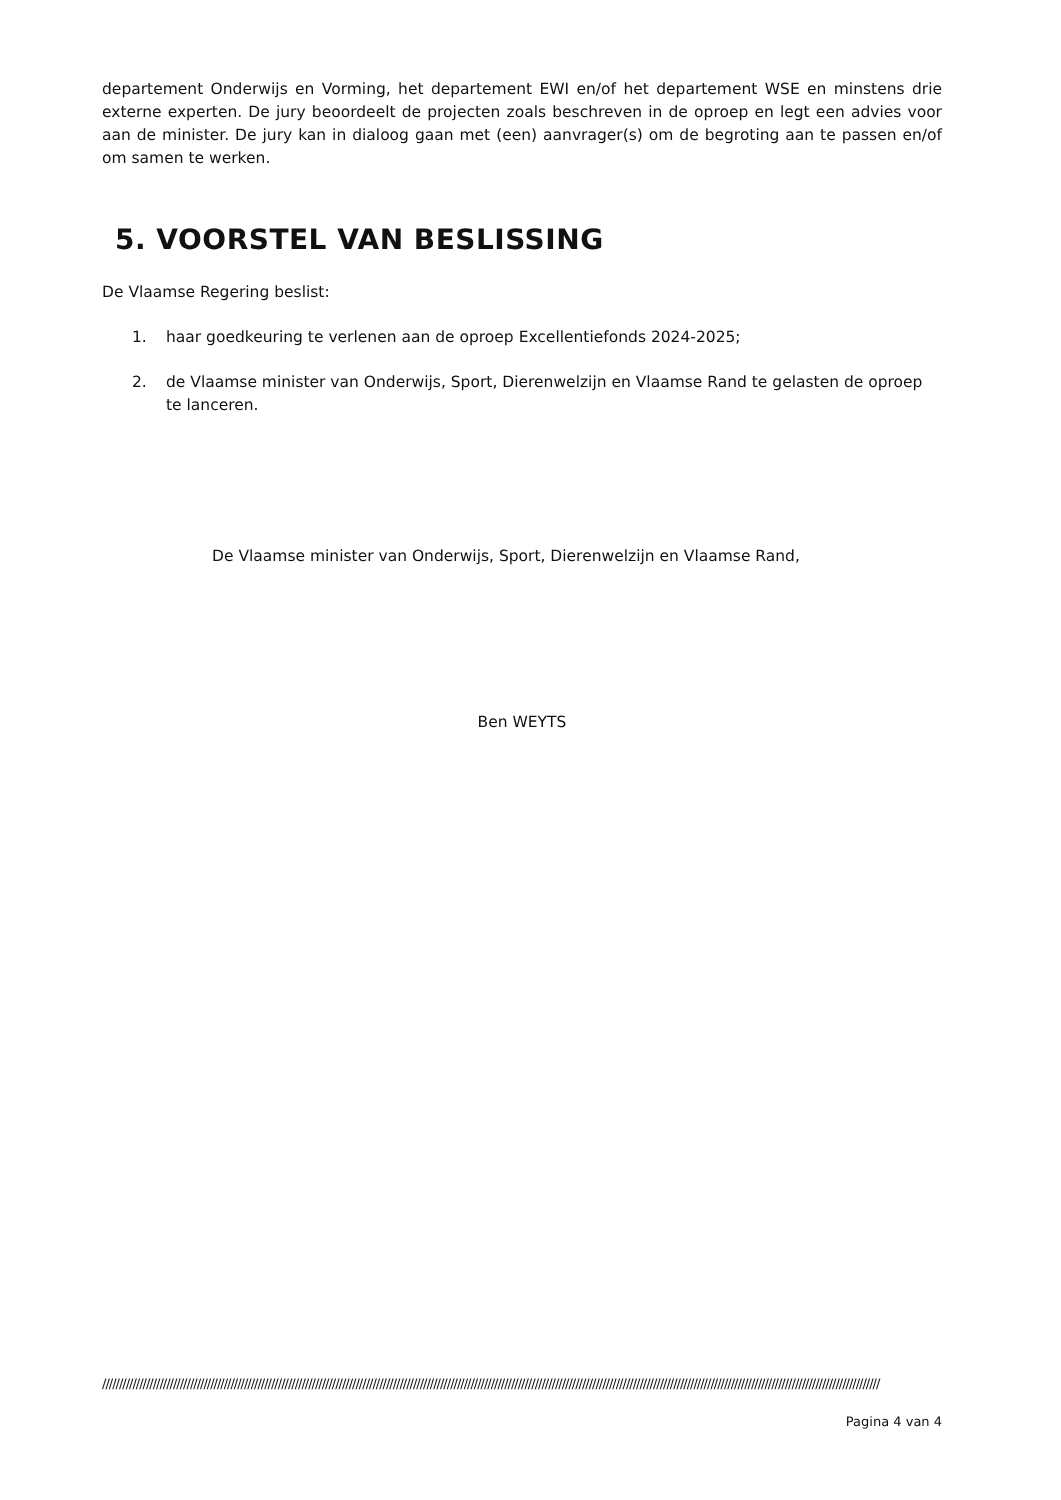departement Onderwijs en Vorming, het departement EWI en/of het departement WSE en minstens drie externe experten. De jury beoordeelt de projecten zoals beschreven in de oproep en legt een advies voor aan de minister. De jury kan in dialoog gaan met (een) aanvrager(s) om de begroting aan te passen en/of om samen te werken.
5. VOORSTEL VAN BESLISSING
De Vlaamse Regering beslist:
1. haar goedkeuring te verlenen aan de oproep Excellentiefonds 2024-2025;
2. de Vlaamse minister van Onderwijs, Sport, Dierenwelzijn en Vlaamse Rand te gelasten de oproep te lanceren.
De Vlaamse minister van Onderwijs, Sport, Dierenwelzijn en Vlaamse Rand,
Ben WEYTS
//////////////////////////////////////////////////////////////////////////////////////////////////////////////////////////////////////////////////////////////////////////////////////////////////////////////////////////////////////
Pagina 4 van 4